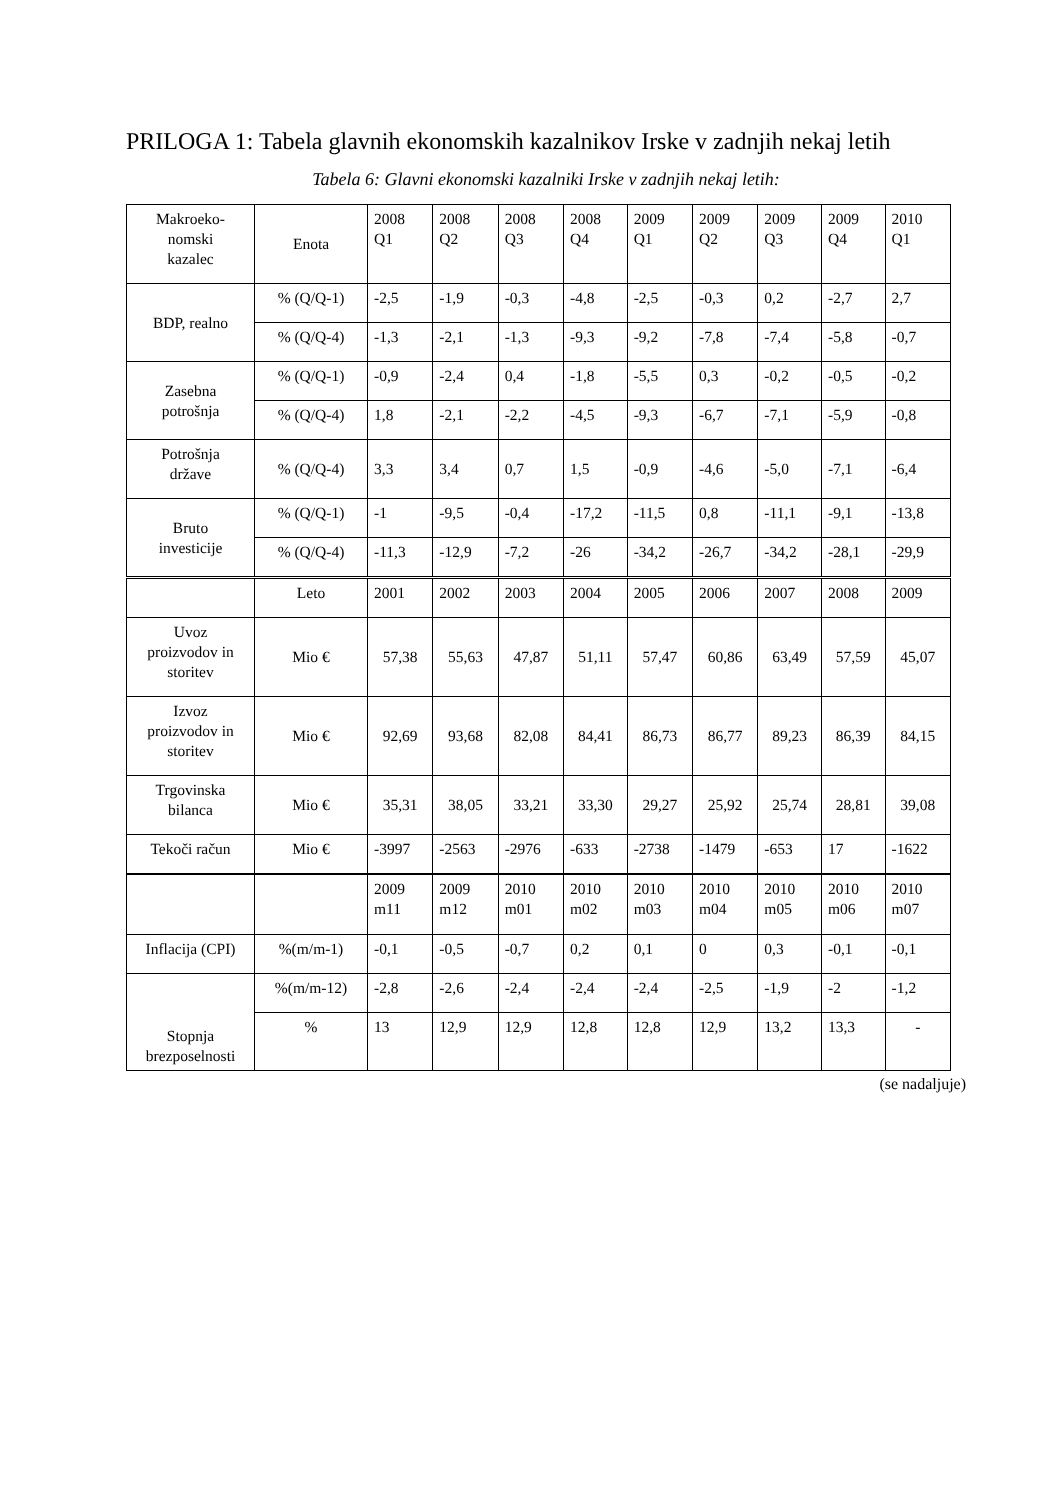PRILOGA 1: Tabela glavnih ekonomskih kazalnikov Irske v zadnjih nekaj letih
Tabela 6: Glavni ekonomski kazalniki Irske v zadnjih nekaj letih:
| Makroeko- nomski kazalec | Enota | 2008 Q1 | 2008 Q2 | 2008 Q3 | 2008 Q4 | 2009 Q1 | 2009 Q2 | 2009 Q3 | 2009 Q4 | 2010 Q1 |
| BDP, realno | % (Q/Q-1) | -2,5 | -1,9 | -0,3 | -4,8 | -2,5 | -0,3 | 0,2 | -2,7 | 2,7 |
| | % (Q/Q-4) | -1,3 | -2,1 | -1,3 | -9,3 | -9,2 | -7,8 | -7,4 | -5,8 | -0,7 |
| Zasebna potrošnja | % (Q/Q-1) | -0,9 | -2,4 | 0,4 | -1,8 | -5,5 | 0,3 | -0,2 | -0,5 | -0,2 |
| | % (Q/Q-4) | 1,8 | -2,1 | -2,2 | -4,5 | -9,3 | -6,7 | -7,1 | -5,9 | -0,8 |
| Potrošnja države | % (Q/Q-4) | 3,3 | 3,4 | 0,7 | 1,5 | -0,9 | -4,6 | -5,0 | -7,1 | -6,4 |
| Bruto investicije | % (Q/Q-1) | -1 | -9,5 | -0,4 | -17,2 | -11,5 | 0,8 | -11,1 | -9,1 | -13,8 |
| | % (Q/Q-4) | -11,3 | -12,9 | -7,2 | -26 | -34,2 | -26,7 | -34,2 | -28,1 | -29,9 |
| | Leto | 2001 | 2002 | 2003 | 2004 | 2005 | 2006 | 2007 | 2008 | 2009 |
| Uvoz proizvodov in storitev | Mio € | 57,38 | 55,63 | 47,87 | 51,11 | 57,47 | 60,86 | 63,49 | 57,59 | 45,07 |
| Izvoz proizvodov in storitev | Mio € | 92,69 | 93,68 | 82,08 | 84,41 | 86,73 | 86,77 | 89,23 | 86,39 | 84,15 |
| Trgovinska bilanca | Mio € | 35,31 | 38,05 | 33,21 | 33,30 | 29,27 | 25,92 | 25,74 | 28,81 | 39,08 |
| Tekoči račun | Mio € | -3997 | -2563 | -2976 | -633 | -2738 | -1479 | -653 | 17 | -1622 |
| | | 2009 m11 | 2009 m12 | 2010 m01 | 2010 m02 | 2010 m03 | 2010 m04 | 2010 m05 | 2010 m06 | 2010 m07 |
| Inflacija (CPI) | %(m/m-1) | -0,1 | -0,5 | -0,7 | 0,2 | 0,1 | 0 | 0,3 | -0,1 | -0,1 |
| Stopnja brezposelnosti | %(m/m-12) | -2,8 | -2,6 | -2,4 | -2,4 | -2,4 | -2,5 | -1,9 | -2 | -1,2 |
| | % | 13 | 12,9 | 12,9 | 12,8 | 12,8 | 12,9 | 13,2 | 13,3 | - |
(se nadaljuje)